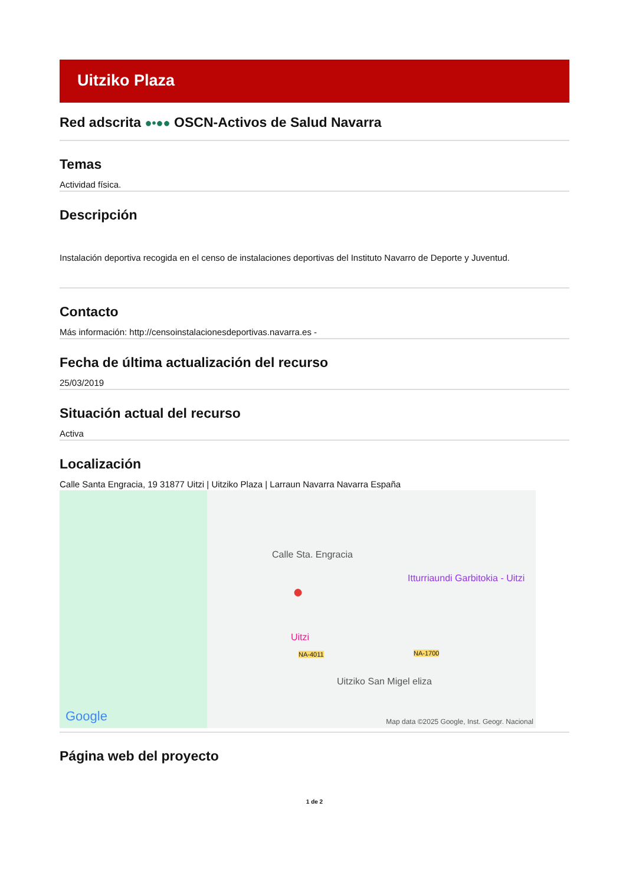Uitziko Plaza
Red adscrita ●•●● OSCN-Activos de Salud Navarra
Temas
Actividad física.
Descripción
Instalación deportiva recogida en el censo de instalaciones deportivas del Instituto Navarro de Deporte y Juventud.
Contacto
Más información: http://censoinstalacionesdeportivas.navarra.es -
Fecha de última actualización del recurso
25/03/2019
Situación actual del recurso
Activa
Localización
Calle Santa Engracia, 19 31877 Uitzi | Uitziko Plaza | Larraun Navarra Navarra España
Calle Sta. Engracia
Itturriaundi Garbitokia - Uitzi
●
Uitzi
NA-1700 NA-4011
Uitziko San Migel eliza
Google Map data ©2025 Google, Inst. Geogr. Nacional
Página web del proyecto
1 de 2